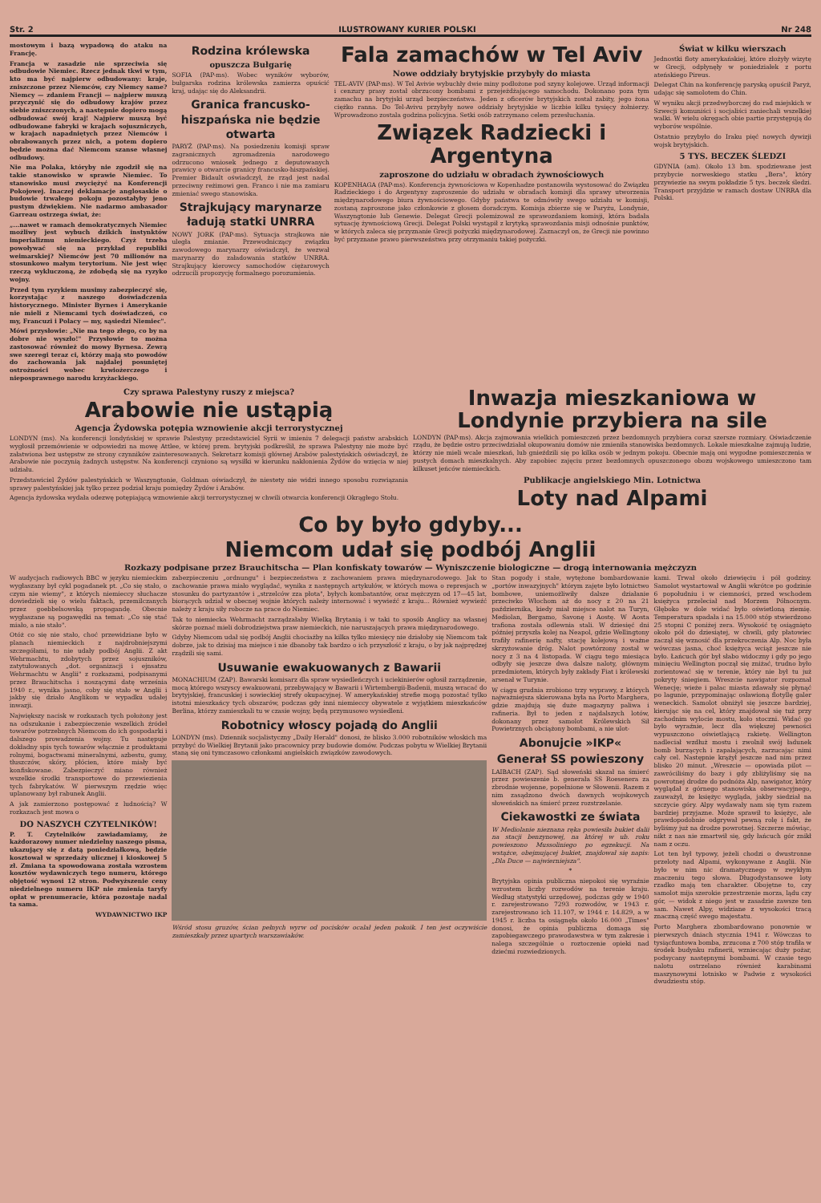Str. 2 ILUSTROWANY KURIER POLSKI Nr 248
mostowym i bazą wypadową do ataku na Francję.
Francja w zasadzie nie sprzeciwia się odbudowie Niemiec. Rzecz jednak tkwi w tym, kto ma być najpierw odbudowany: kraje, zniszczone przez Niemców, czy Niemcy same? Niemcy — zdaniem Francji — najpierw muszą przyczynić się do odbudowy krajów przez siebie zniszczonych, a następnie dopiero mogą odbudować swój kraj! Najpierw muszą być odbudowane fabryki w krajach sojuszniczych, w krajach napadniętych przez Niemców i obrabowanych przez nich, a potem dopiero będzie można dać Niemcom szanse własnej odbudowy.
Nie ma Polaka, któryby nie zgodził się na takie stanowisko w sprawie Niemiec. To stanowisko musi zwyciężyć na Konferencji Pokojowej. Inaczej deklamacje anglosaskie o budowie trwałego pokoju pozostałyby jeno pustym dźwiękiem. Nie nadarmo ambasador Garreau ostrzega świat, że:
„...nawet w ramach demokratycznych Niemiec możliwy jest wybuch dzikich instynktów imperializmu niemieckiego. Czyż trzeba powoływać się na przykład republiki weimarskiej? Niemców jest 70 milionów na stosunkowo małym terytorium. Nie jest więc rzeczą wykluczoną, że zdobędą się na ryzyko wojny.
Przed tym ryzykiem musimy zabezpieczyć się, korzystając z naszego doświadczenia historycznego. Minister Byrnes i Amerykanie nie mieli z Niemcami tych doświadczeń, co my, Francuzi i Polacy — my, sąsiedzi Niemiec".
Mówi przysłowie: „Nie ma tego złego, co by na dobre nie wyszło!" Przysłowie to można zastosować również do mowy Byrnesa. Zewrą swe szeregi teraz ci, którzy mają sto powodów do zachowania jak najdalej posuniętej ostrożności wobec krwiożerczego i nieposprawnego narodu krzyżackiego.
Rodzina królewska
opuszcza Bułgarię
SOFIA (PAP-ms). Wobec wyników wyborów, bułgarska rodzina królewska zamierza opuścić kraj, udając się do Aleksandrii.
Granica francusko-hiszpańska nie będzie otwarta
PARYŻ (PAP-ms). Na posiedzeniu komisji spraw zagranicznych zgromadzenia narodowego odrzucono wniosek jednego z deputowanych prawicy o otwarcie granicy francusko-hiszpańskiej. Premier Bidault oświadczył, że rząd jest nadal przeciwny reżimowi gen. Franco i nie ma zamiaru zmieniać swego stanowiska.
Strajkujący marynarze ładują statki UNRRA
NOWY JORK (PAP-ms). Sytuacja strajkowa nie uległa zmianie. Przewodniczący związku zawodowego marynarzy oświadczył, że wezwał marynarzy do załadowania statków UNRRA. Strajkujący kierowcy samochodów ciężarowych odrzucili propozycję formalnego porozumienia.
Fala zamachów w Tel Aviv
Nowe oddziały brytyjskie przybyły do miasta
TEL-AVIV (PAP-ms). W Tel Avivie wybuchły dwie miny podłożone pod szyny kolejowe. Urząd informacji i cenzury prasy został obrzucony bombami z przejeżdżającego samochodu. Dokonano poza tym zamachu na brytyjski urząd bezpieczeństwa. Jeden z oficerów brytyjskich został zabity, jego żona ciężko ranna. Do Tel-Avivu przybyły nowe oddziały brytyjskie w liczbie kilku tysięcy żołnierzy. Wprowadzono zostala godzina policyjna. Setki osób zatrzymano celem przesłuchania.
Związek Radziecki i Argentyna
zaproszone do udziału w obradach żywnościowych
KOPENHAGA (PAP-ms). Konferencja żywnościowa w Kopenhadze postanowiła wystosować do Związku Radzieckiego i do Argentyny zaproszenie do udziału w obradach komisji dla sprawy utworzenia międzynarodowego biura żywnościowego. Gdyby państwa te odmówiły swego udziału w komisji, zostaną zaproszone jako członkowie z głosem doradczym. Komisja zbierze się w Paryżu, Londynie, Waszyngtonie lub Genewie. Delegat Grecji polemizował ze sprawozdaniem komisji, która badała sytuację żywnościową Grecji. Delegat Polski wystąpił z krytyką sprawozdania misji odnośnie punktów, w których zaleca się przyznanie Grecji pożyczki międzynarodowej. Zaznaczył on, że Grecji nie powinno być przyznane prawo pierwszeństwa przy otrzymaniu takiej pożyczki.
Świat w kilku wierszach
Jednostki floty amerykańskiej, które złożyły wizytę w Grecji, odpłynęły w poniedziałek z portu ateńskiego Pireus.
Delegat Chin na konferencję paryską opuścił Paryż, udając się samolotem do Chin.
W wyniku akcji przedwyborczej do rad miejskich w Szwecji komuniści i socjaliści zaniechali wszelkiej walki. W wielu okręgach obie partie przystępują do wyborów wspólnie.
Ostatnio przybyło do Iraku pięć nowych dywizji wojsk brytyjskich.
5 TYS. BECZEK ŚLEDZI
GDYNIA (am). Około 13 bm. spodziewane jest przybycie norweskiego statku „Bera", który przywiezie na swym pokładzie 5 tys. beczek śledzi. Transport przyjdzie w ramach dostaw UNRRA dla Polski.
Czy sprawa Palestyny ruszy z miejsca?
Arabowie nie ustąpią
Agencja Żydowska potępia wznowienie akcji terrorystycznej
LONDYN (ms). Na konferencji londyńskiej w sprawie Palestyny przedstawiciel Syrii w imieniu 7 delegacji państw arabskich wygłosił przemówienie w odpowiedzi na mowę Attlee, w której prem. brytyjski podkreślił, że sprawa Palestyny nie może być załatwiona bez ustępstw ze strony czynników zainteresowanych. Sekretarz komisji głównej Arabów palestyńskich oświadczył, że Arabowie nie poczynią żadnych ustępstw. Na konferencji czyniono są wysiłki w kierunku nakłonienia Żydów do wzięcia w niej udziału.
Przedstawiciel Żydów palestyńskich w Waszyngtonie, Goldman oświadczył, że niestety nie widzi innego sposobu rozwiązania sprawy palestyńskiej jak tylko przez podział kraju pomiędzy Żydów i Arabów.
Agencja żydowska wydała odezwę potępiającą wznowienie akcji terrorystycznej w chwili otwarcia konferencji Okrągłego Stołu.
Inwazja mieszkaniowa w Londynie przybiera na sile
LONDYN (PAP-ms). Akcja zajmowania wielkich pomieszczeń przez bezdomnych przybiera coraz szersze rozmiary. Oświadczenie rządu, że będzie ostro przeciwdziałał okupowaniu domów nie zmieniła stanowiska bezdomnych. Lokale mieszkalne zajmują ludzie, którzy nie mieli wcale mieszkań, lub gnieździli się po kilka osób w jednym pokoju. Obecnie mają oni wygodne pomieszczenia w pustych domach mieszkalnych. Aby zapobiec zajęciu przez bezdomnych opuszczonego obozu wojskowego umieszczono tam kilkuset jeńców niemieckich.
Publikacje angielskiego Min. Lotnictwa
Loty nad Alpami
Co by było gdyby...
Niemcom udał się podbój Anglii
Rozkazy podpisane przez Brauchitscha — Plan konfiskaty towarów — Wyniszczenie biologiczne — drogą internowania mężczyzn
W audycjach radiowych BBC w języku niemieckim wygłaszany był cykl pogadanek pt. „Co się stało, o czym nie wiemy", z których niemieccy słuchacze dowiedzieli się o wielu faktach, przemilczanych przez goebbelsowską propagandę. Obecnie wygłaszane są pogawędki na temat: „Co się stać miało, a nie stało".
Otóż co się nie stało, choć przewidziane było w planach niemieckich z najdrobniejszymi szczegółami, to nie udały podbój Anglii. Z akt Wehrmachtu, zdobytych przez sojuszników, zatytułowanych „dot. organizacji i ejnsatzu Wehrmachtu w Anglii" z rozkazami, podpisanymi przez Brauchitscha i noszącymi datę września 1940 r., wynika jasno, coby się stało w Anglii i jakby się działo Anglikom w wypadku udałej inwazji.
Największy nacisk w rozkazach tych położony jest na odszukanie i zabezpieczenie wszelkich źródeł towarów potrzebnych Niemcom do ich gospodarki i dalszego prowadzenia wojny. Tu następuje dokładny spis tych towarów włącznie z produktami rolnymi, bogactwami mineralnymi, azbestu, gumy, tłuszczów, skóry, płócien, które miały być konfiskowane. Zabezpieczyć miano również wszelkie środki transportowe do przewiezienia tych fabrykatów. W pierwszym rzędzie więc uplanowany był rabunek Anglii.
A jak zamierzono postępować z ludnością? W rozkazach jest mowa o
DO NASZYCH CZYTELNIKÓW!
P. T. Czytelników zawiadamiamy, że każdorazowy numer niedzielny naszego pisma, ukazujący się z datą poniedziałkową, będzie kosztował w sprzedaży ulicznej i kioskowej 5 zł. Zmiana ta spowodowana została wzrostem kosztów wydawniczych tego numeru, którego objętość wynosi 12 stron. Podwyższenie ceny niedzielnego numeru IKP nie zmienia taryfy opłat w prenumeracie, która pozostaje nadal ta sama.
WYDAWNICTWO IKP
zabezpieczeniu „ordnungu" i bezpieczeństwa z zachowaniem prawa międzynarodowego. Jak to zachowanie prawa miało wyglądać, wynika z następnych artykułów, w których mowa o represjach w stosunku do partyzantów i „strzelców zza płota", byłych kombatantów, oraz mężczyzn od 17—45 lat, biorących udział w obecnej wojnie których należy internować i wywieźć z kraju... Również wywieźć należy z kraju siły robocze na prace do Niemiec.
Tak to niemiecka Wehrmacht zarządzałaby Wielką Brytanią i w taki to sposób Anglicy na własnej skórze poznać mieli dobrodziejstwa praw niemieckich, nie naruszających prawa międzynarodowego.
Gdyby Niemcom udał się podbój Anglii chociażby na kilka tylko miesięcy nie działoby się Niemcom tak dobrze, jak to dzisiaj ma miejsce i nie dbanoby tak bardzo o ich przyszłość z kraju, o by jak najprędzej rządzili się sami.
Usuwanie ewakuowanych z Bawarii
MONACHIUM (ZAP). Bawarski komisarz dla spraw wysiedleńczych i uciekinierów ogłosił zarządzenie, mocą którego wszyscy ewakuowani, przebywający w Bawarii i Wirtembergii-Badenii, muszą wracać do brytyjskiej, francuskiej i sowieckiej strefy okupacyjnej. W amerykańskiej strefie mogą pozostać tylko istotni mieszkańcy tych obszarów, podczas gdy inni niemieccy obywatele z wyjątkiem mieszkańców Berlina, którzy zamieszkali tu w czasie wojny, będą przymusowo wysiedleni.
Robotnicy włoscy pojadą do Anglii
LONDYN (ms). Dziennik socjalistyczny „Daily Herald" donosi, że blisko 3.000 robotników włoskich ma przybyć do Wielkiej Brytanii jako pracownicy przy budowie domów. Podczas pobytu w Wielkiej Brytanii staną się oni tymczasowo członkami angielskich związków zawodowych.
Wśród stosu gruzów, ścian pełnych wyrw od pocisków ocalał jeden pokoik. I ten jest oczywiście zamieszkały przez upartych warszawiaków.
Stan pogody i stałe, wytężone bombardowanie „portów inwazyjnych" którym zajęte było lotnictwo bombowe, uniemożliwiły dalsze działanie przeciwko Włochom aż do nocy z 20 na 21 października, kiedy miał miejsce nalot na Turyn, Mediolan, Bergamo, Savonę i Aostę. W Aosta trafiona została odlewnia stali. W dziesięć dni później przyszła kolej na Neapol, gdzie Wellingtony trafiły rafinerię nafty, stację kolejową i ważne skrzyżowanie dróg. Nalot powtórzony został w nocy z 3 na 4 listopada. W ciągu tego miesiąca odbyły się jeszcze dwa dalsze naloty, głównym przedmiotem, których były zakłady Fiat i królewski arsenał w Turynie.
W ciągu grudnia zrobiono trzy wyprawy, z których najważniejsza skierowana była na Porto Marghera, gdzie znajdują się duże magazyny paliwa i rafineria. Był to jeden z najdalszych lotów, dokonany przez samolot Królewskich Sił Powietrznych obciążony bombami, a nie ulot-
Abonujcie »IKP«
Generał SS powieszony
LAIBACH (ZAP). Sąd słoweński skazał na śmierć przez powieszenie b. generała SS Roesenera za zbrodnie wojenne, popełnione w Słowenii. Razem z nim zasądzono dwóch dawnych wojskowych słoweńskich na śmierć przez rozstrzelanie.
Ciekawostki ze świata
W Mediolanie nieznana ręka powiesiła bukiet dalii na stacji benzynowej, na której w ub. roku powieszono Mussoliniego po egzekucji. Na wstążce, obejmującej bukiet, znajdował się napis: „Dla Duce — najwierniejsza".
*
Brytyjska opinia publiczna niepokoi się wyraźnie wzrostem liczby rozwodów na terenie kraju. Według statystyki urzędowej, podczas gdy w 1940 r. zarejestrowano 7293 rozwodów, w 1943 r. zarejestrowano ich 11.107, w 1944 r. 14.829, a w 1945 r. liczba ta osiągnęła około 16.000 „Times" donosi, że opinia publiczna domaga się zapobiegawczego prawodawstwa w tym zakresie i nalega szczególnie o roztoczenie opieki nad dziećmi rozwiedzionych.
kami. Trwał około dziewięciu i pół godziny. Samolot wystartował w Anglii wkrótce po godzinie 6 popołudniu i w ciemności, przed wschodem księżyca przeleciał nad Morzem Północnym. Głęboko w dole widać było oświetloną ziemię. Temperatura spadała i na 15.000 stóp stwierdzono 25 stopni C poniżej zera. Wysokość tę osiągnięto około pół do dziesiątej, w chwili, gdy płatowiec zaczął się wznosić dla przekroczenia Alp. Noc była wówczas jasna, choć księżyca wciąż jeszcze nie było. Łańcuch gór był słabo widoczny i gdy po jego minięciu Wellington począł się zniżać, trudno było zorientować się w terenie, który nie był tu już pokryty śniegiem. Wreszcie nawigator rozpoznał Wenecję; wieże i pałac miasta zdawały się płynąć po lagunie, przypominając osławioną flotyllę galer weneckich. Samolot obniżył się jeszcze bardziej, kierując się na cel, który znajdował się tuż przy zachodnim wylocie mostu, koło stoczni. Widać go było wyraźnie, lecz dla większej pewności wypuszczono oświetlającą rakietę. Wellington nadleciał wzdłuż mostu i zwolnił swój ładunek bomb burzących i zapalających, zarzucając nimi cały cel. Następnie krążył jeszcze nad nim przez blisko 20 minut. „Wreszcie — opowiada pilot — zawróciliśmy do bazy i gdy zbliżyliśmy się na powrotnej drodze do podnóża Alp, nawigator, który wyglądał z górnego stanowiska obserwacyjnego, zauważył, że księżyc wygląda, jakby siedział na szczycie góry. Alpy wydawały nam się tym razem bardziej przyjazne. Może sprawił to księżyc, ale prawdopodobnie odgrywał pewną rolę i fakt, że byliśmy już na drodze powrotnej. Szczerze mówiąc, nikt z nas nie zmartwił się, gdy łańcuch gór znikł nam z oczu.
Lot ten był typowy, jeżeli chodzi o dwustronne przeloty nad Alpami, wykonywane z Anglii. Nie było w nim nic dramatycznego w zwykłym znaczeniu tego słowa. Długodystansowe loty rzadko mają ten charakter. Obojętne to, czy samolot mija szerokie przestrzenie morza, lądu czy gór, — widok z niego jest w zasadzie zawsze ten sam. Nawet Alpy, widziane z wysokości tracą znaczną część swego majestatu.
Porto Marghera zbombardowano ponownie w pierwszych dniach stycznia 1941 r. Wówczas to tysiącfuntowa bomba, zrzucona z 700 stóp trafiła w środek budynku rafinerii, wzniecając duży pożar, podsycany następnymi bombami. W czasie tego nalotu ostrzelano również karabinami maszynowymi lotnisko w Padwie z wysokości dwudziestu stóp.